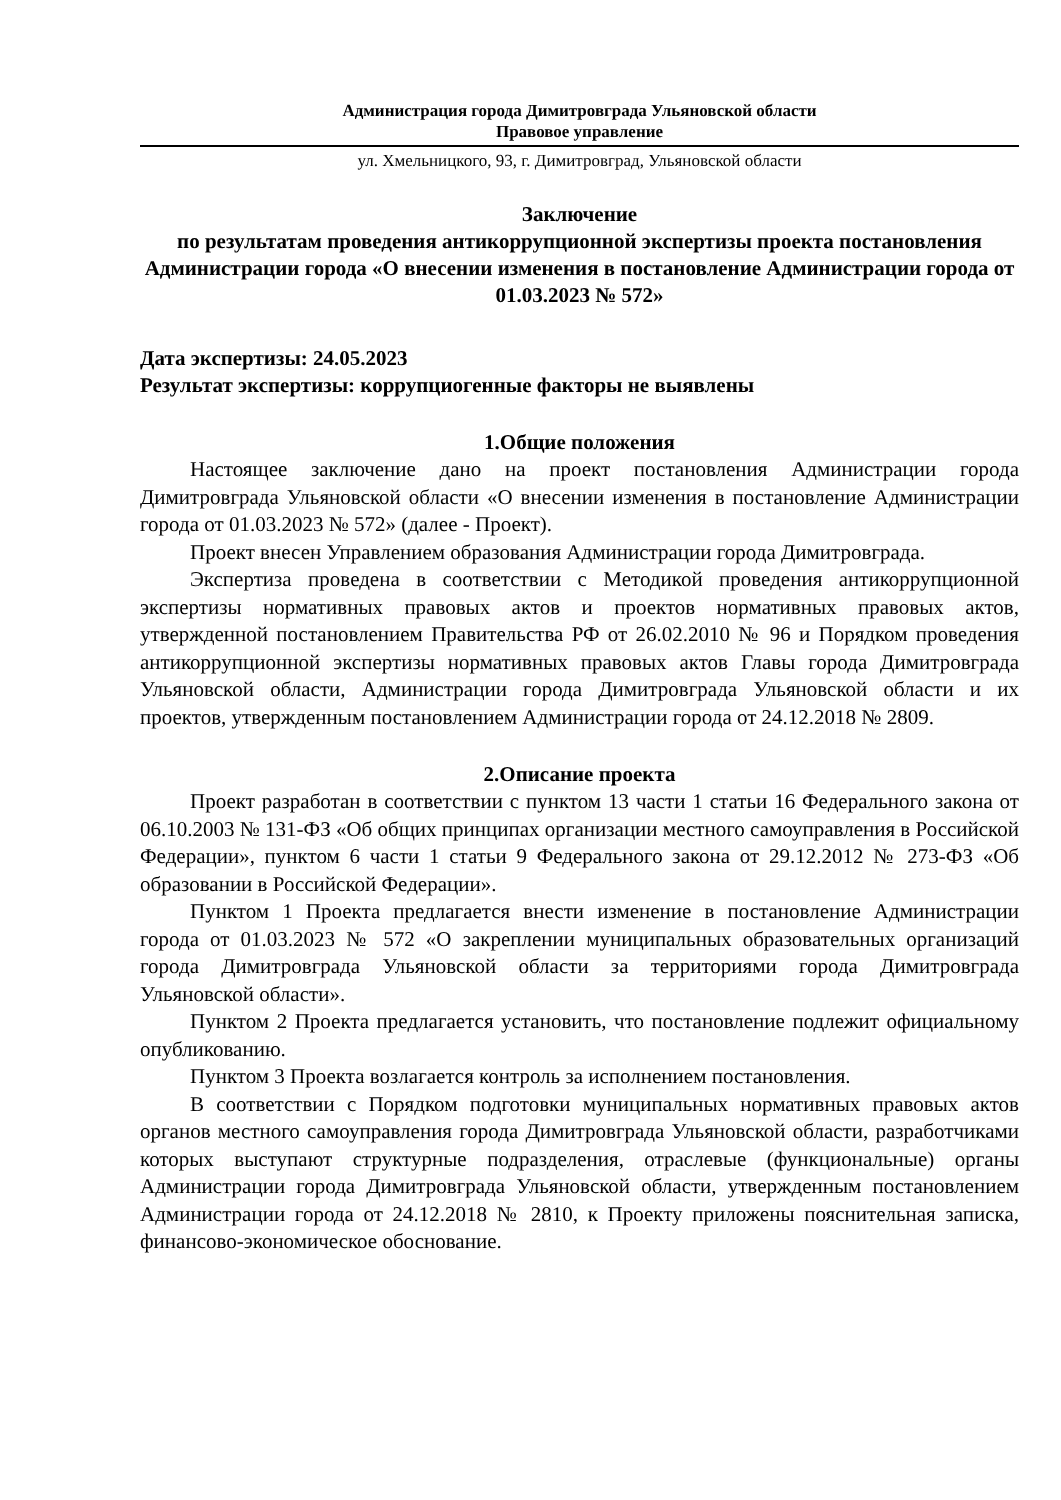Администрация города Димитровграда Ульяновской области
Правовое управление
ул. Хмельницкого, 93, г. Димитровград, Ульяновской области
Заключение
по результатам проведения антикоррупционной экспертизы проекта постановления Администрации города «О внесении изменения в постановление Администрации города от 01.03.2023 № 572»
Дата экспертизы: 24.05.2023
Результат экспертизы: коррупциогенные факторы не выявлены
1.Общие положения
Настоящее заключение дано на проект постановления Администрации города Димитровграда Ульяновской области «О внесении изменения в постановление Администрации города от 01.03.2023 № 572» (далее - Проект).
Проект внесен Управлением образования Администрации города Димитровграда.
Экспертиза проведена в соответствии с Методикой проведения антикоррупционной экспертизы нормативных правовых актов и проектов нормативных правовых актов, утвержденной постановлением Правительства РФ от 26.02.2010 № 96 и Порядком проведения антикоррупционной экспертизы нормативных правовых актов Главы города Димитровграда Ульяновской области, Администрации города Димитровграда Ульяновской области и их проектов, утвержденным постановлением Администрации города от 24.12.2018 № 2809.
2.Описание проекта
Проект разработан в соответствии с пунктом 13 части 1 статьи 16 Федерального закона от 06.10.2003 № 131-ФЗ «Об общих принципах организации местного самоуправления в Российской Федерации», пунктом 6 части 1 статьи 9 Федерального закона от 29.12.2012 № 273-ФЗ «Об образовании в Российской Федерации».
Пунктом 1 Проекта предлагается внести изменение в постановление Администрации города от 01.03.2023 № 572 «О закреплении муниципальных образовательных организаций города Димитровграда Ульяновской области за территориями города Димитровграда Ульяновской области».
Пунктом 2 Проекта предлагается установить, что постановление подлежит официальному опубликованию.
Пунктом 3 Проекта возлагается контроль за исполнением постановления.
В соответствии с Порядком подготовки муниципальных нормативных правовых актов органов местного самоуправления города Димитровграда Ульяновской области, разработчиками которых выступают структурные подразделения, отраслевые (функциональные) органы Администрации города Димитровграда Ульяновской области, утвержденным постановлением Администрации города от 24.12.2018 № 2810, к Проекту приложены пояснительная записка, финансово-экономическое обоснование.